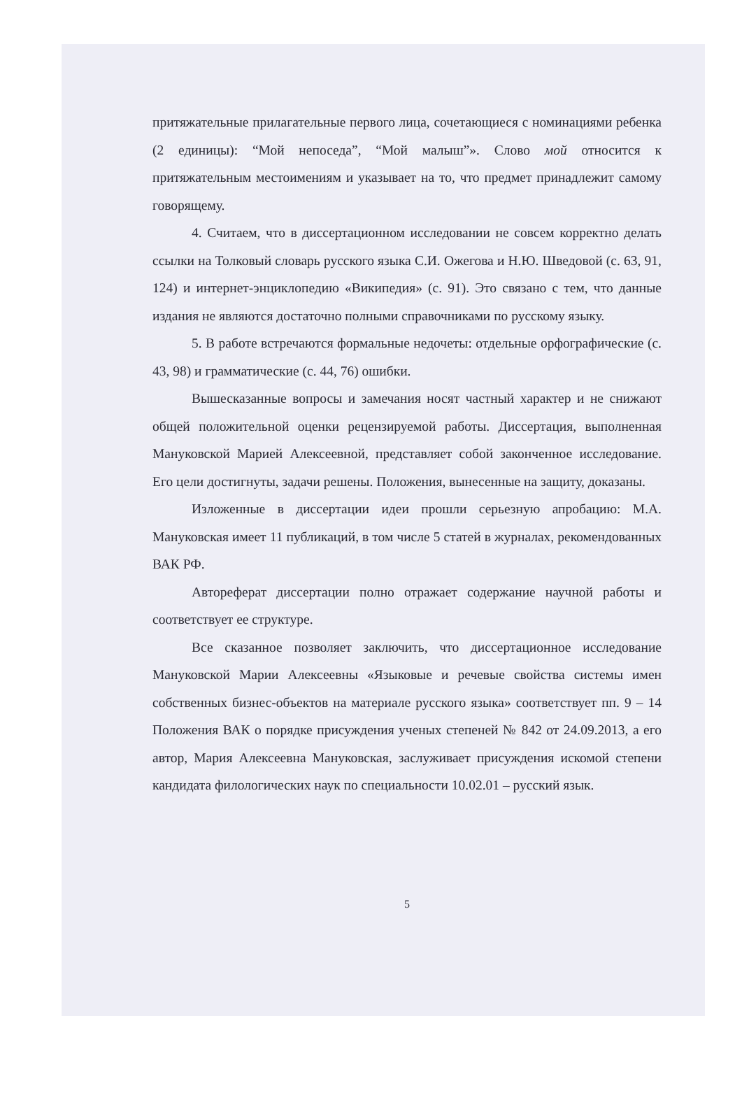притяжательные прилагательные первого лица, сочетающиеся с номинациями ребенка (2 единицы): “Мой непоседа”, “Мой малыш”». Слово мой относится к притяжательным местоимениям и указывает на то, что предмет принадлежит самому говорящему.
4. Считаем, что в диссертационном исследовании не совсем корректно делать ссылки на Толковый словарь русского языка С.И. Ожегова и Н.Ю. Шведовой (с. 63, 91, 124) и интернет-энциклопедию «Википедия» (с. 91). Это связано с тем, что данные издания не являются достаточно полными справочниками по русскому языку.
5. В работе встречаются формальные недочеты: отдельные орфографические (с. 43, 98) и грамматические (с. 44, 76) ошибки.
Вышесказанные вопросы и замечания носят частный характер и не снижают общей положительной оценки рецензируемой работы. Диссертация, выполненная Мануковской Марией Алексеевной, представляет собой законченное исследование. Его цели достигнуты, задачи решены. Положения, вынесенные на защиту, доказаны.
Изложенные в диссертации идеи прошли серьезную апробацию: М.А. Мануковская имеет 11 публикаций, в том числе 5 статей в журналах, рекомендованных ВАК РФ.
Автореферат диссертации полно отражает содержание научной работы и соответствует ее структуре.
Все сказанное позволяет заключить, что диссертационное исследование Мануковской Марии Алексеевны «Языковые и речевые свойства системы имен собственных бизнес-объектов на материале русского языка» соответствует пп. 9 – 14 Положения ВАК о порядке присуждения ученых степеней № 842 от 24.09.2013, а его автор, Мария Алексеевна Мануковская, заслуживает присуждения искомой степени кандидата филологических наук по специальности 10.02.01 – русский язык.
5